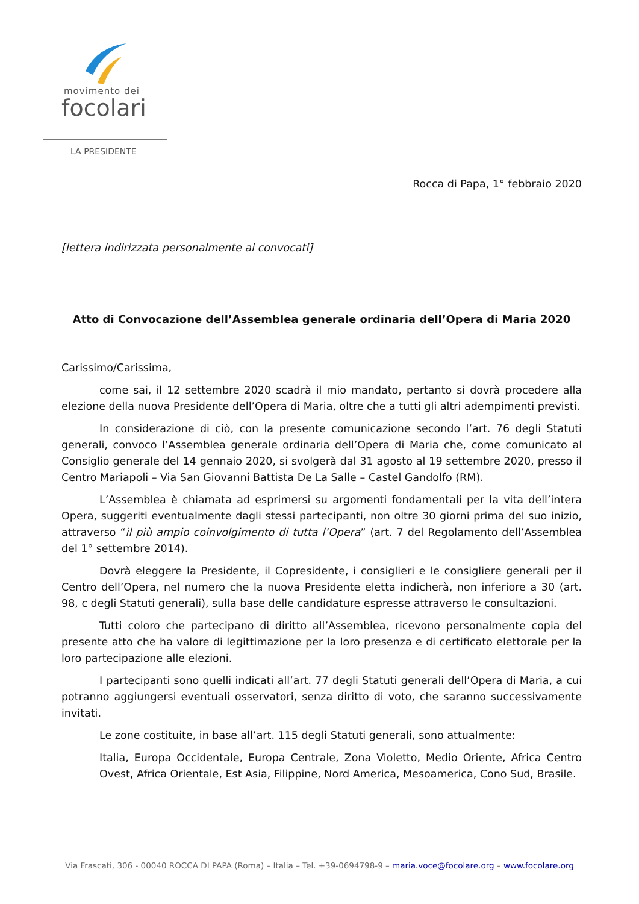movimento dei
focolari
LA PRESIDENTE
Rocca di Papa, 1° febbraio 2020
[lettera indirizzata personalmente ai convocati]
Atto di Convocazione dell’Assemblea generale ordinaria dell’Opera di Maria 2020
Carissimo/Carissima,
come sai, il 12 settembre 2020 scadrà il mio mandato, pertanto si dovrà procedere alla elezione della nuova Presidente dell’Opera di Maria, oltre che a tutti gli altri adempimenti previsti.
In considerazione di ciò, con la presente comunicazione secondo l’art. 76 degli Statuti generali, convoco l’Assemblea generale ordinaria dell’Opera di Maria che, come comunicato al Consiglio generale del 14 gennaio 2020, si svolgerà dal 31 agosto al 19 settembre 2020, presso il Centro Mariapoli – Via San Giovanni Battista De La Salle – Castel Gandolfo (RM).
L’Assemblea è chiamata ad esprimersi su argomenti fondamentali per la vita dell’intera Opera, suggeriti eventualmente dagli stessi partecipanti, non oltre 30 giorni prima del suo inizio, attraverso “il più ampio coinvolgimento di tutta l’Opera” (art. 7 del Regolamento dell’Assemblea del 1° settembre 2014).
Dovrà eleggere la Presidente, il Copresidente, i consiglieri e le consigliere generali per il Centro dell’Opera, nel numero che la nuova Presidente eletta indicherà, non inferiore a 30 (art. 98, c degli Statuti generali), sulla base delle candidature espresse attraverso le consultazioni.
Tutti coloro che partecipano di diritto all’Assemblea, ricevono personalmente copia del presente atto che ha valore di legittimazione per la loro presenza e di certificato elettorale per la loro partecipazione alle elezioni.
I partecipanti sono quelli indicati all’art. 77 degli Statuti generali dell’Opera di Maria, a cui potranno aggiungersi eventuali osservatori, senza diritto di voto, che saranno successivamente invitati.
Le zone costituite, in base all’art. 115 degli Statuti generali, sono attualmente:
Italia, Europa Occidentale, Europa Centrale, Zona Violetto, Medio Oriente, Africa Centro Ovest, Africa Orientale, Est Asia, Filippine, Nord America, Mesoamerica, Cono Sud, Brasile.
Via Frascati, 306 - 00040 ROCCA DI PAPA (Roma) – Italia – Tel. +39-0694798-9 – maria.voce@focolare.org – www.focolare.org